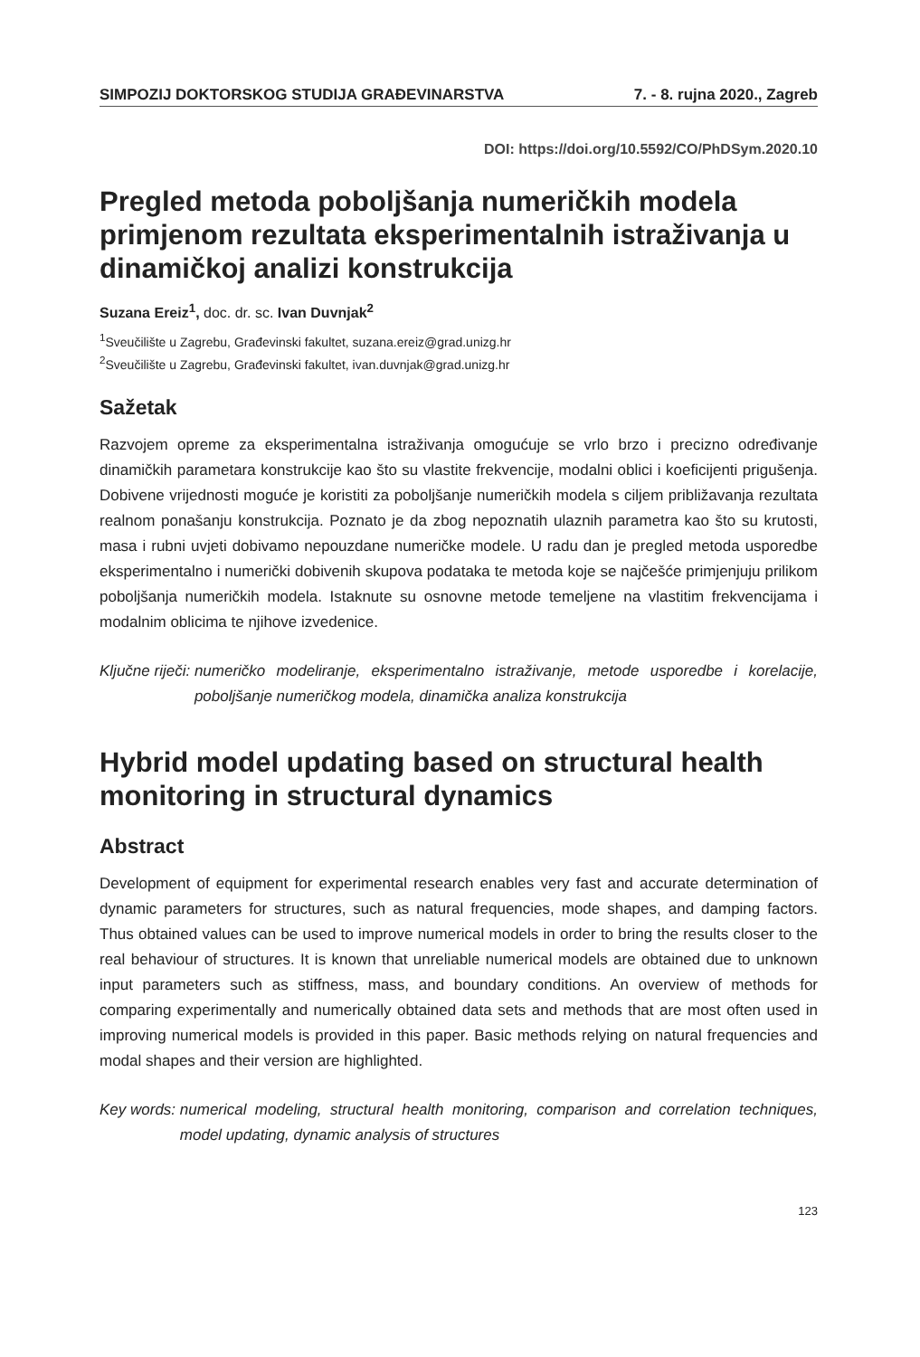SIMPOZIJ DOKTORSKOG STUDIJA GRAĐEVINARSTVA 7. - 8. rujna 2020., Zagreb
DOI: https://doi.org/10.5592/CO/PhDSym.2020.10
Pregled metoda poboljšanja numeričkih modela primjenom rezultata eksperimentalnih istraživanja u dinamičkoj analizi konstrukcija
Suzana Ereiz<sup>1</sup>, doc. dr. sc. Ivan Duvnjak<sup>2</sup>
<sup>1</sup> Sveučilište u Zagrebu, Građevinski fakultet, suzana.ereiz@grad.unizg.hr
<sup>2</sup> Sveučilište u Zagrebu, Građevinski fakultet, ivan.duvnjak@grad.unizg.hr
Sažetak
Razvojem opreme za eksperimentalna istraživanja omogućuje se vrlo brzo i precizno određivanje dinamičkih parametara konstrukcije kao što su vlastite frekvencije, modalni oblici i koeficijenti prigušenja. Dobivene vrijednosti moguće je koristiti za poboljšanje numeričkih modela s ciljem približavanja rezultata realnom ponašanju konstrukcija. Poznato je da zbog nepoznatih ulaznih parametra kao što su krutosti, masa i rubni uvjeti dobivamo nepouzdane numeričke modele. U radu dan je pregled metoda usporedbe eksperimentalno i numerički dobivenih skupova podataka te metoda koje se najčešće primjenjuju prilikom poboljšanja numeričkih modela. Istaknute su osnovne metode temeljene na vlastitim frekvencijama i modalnim oblicima te njihove izvedenice.
Ključne riječi: numeričko modeliranje, eksperimentalno istraživanje, metode usporedbe i korelacije, poboljšanje numeričkog modela, dinamička analiza konstrukcija
Hybrid model updating based on structural health monitoring in structural dynamics
Abstract
Development of equipment for experimental research enables very fast and accurate determination of dynamic parameters for structures, such as natural frequencies, mode shapes, and damping factors. Thus obtained values can be used to improve numerical models in order to bring the results closer to the real behaviour of structures. It is known that unreliable numerical models are obtained due to unknown input parameters such as stiffness, mass, and boundary conditions. An overview of methods for comparing experimentally and numerically obtained data sets and methods that are most often used in improving numerical models is provided in this paper. Basic methods relying on natural frequencies and modal shapes and their version are highlighted.
Key words: numerical modeling, structural health monitoring, comparison and correlation techniques, model updating, dynamic analysis of structures
123